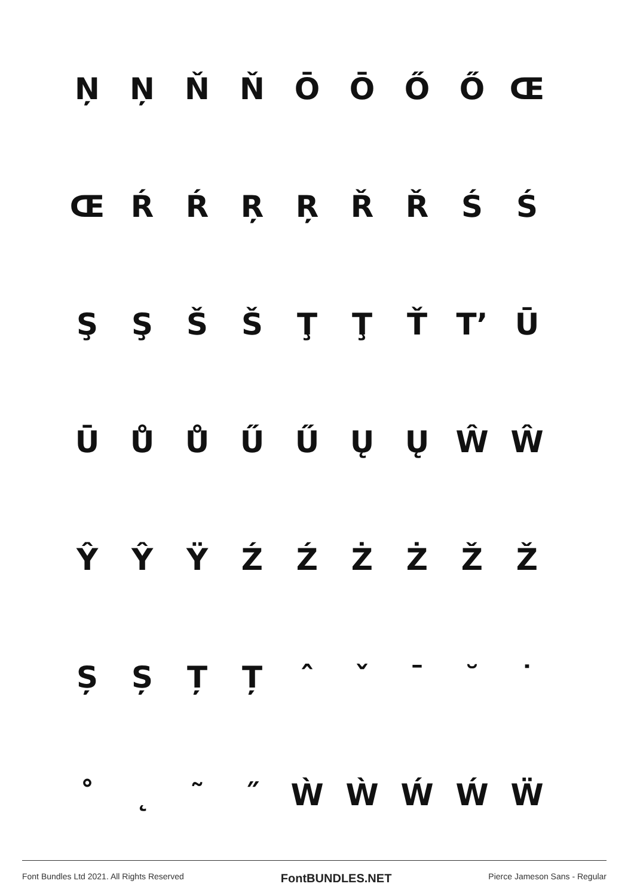Ņ Ņ Ň Ň Ō Ō Ő Ő Œ
Œ Ŕ Ŕ Ŗ Ŗ Ř Ř Ś Ś
Ş Ş Š Š Ţ Ţ Ť Tʼ Ū
Ū Ů Ů Ű Ű Ų Ų Ŵ Ŵ
Ŷ Ŷ Ÿ Ź Ź Ż Ż Ž Ž
Ș Ș Ț Ț ˆ ˇ ¯ ˘ ˙
˚ ˛ ˜ ˝ Ẁ Ẁ Ẃ Ẃ Ẅ
Font Bundles Ltd 2021. All Rights Reserved FontBUNDLES.NET Pierce Jameson Sans - Regular